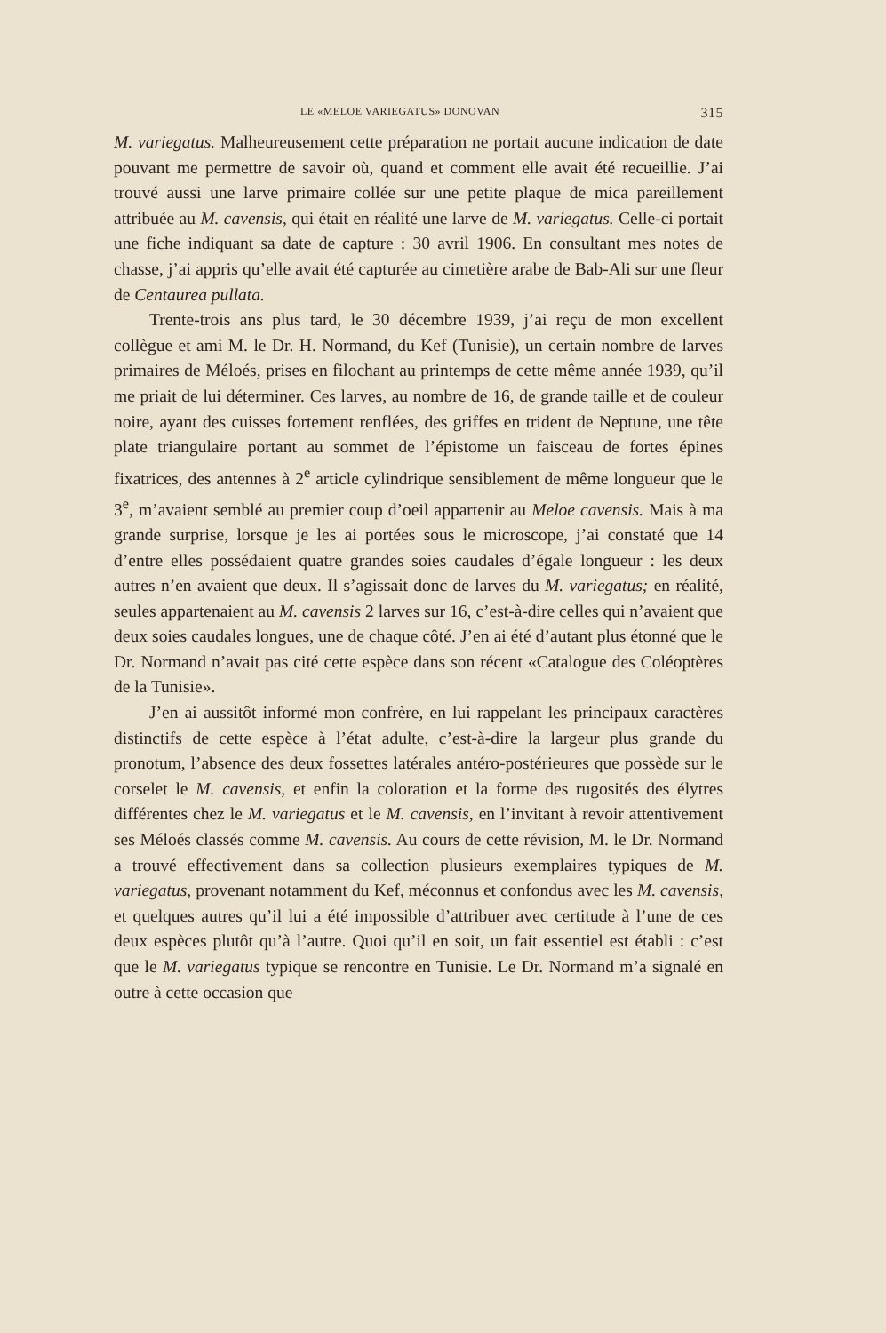LE «MELOE VARIEGATUS» DONOVAN 315
M. variegatus. Malheureusement cette préparation ne portait aucune indication de date pouvant me permettre de savoir où, quand et comment elle avait été recueillie. J’ai trouvé aussi une larve primaire collée sur une petite plaque de mica pareillement attribuée au M. cavensis, qui était en réalité une larve de M. variegatus. Celle-ci portait une fiche indiquant sa date de capture : 30 avril 1906. En consultant mes notes de chasse, j’ai appris qu’elle avait été capturée au cimetière arabe de Bab-Ali sur une fleur de Centaurea pullata.
Trente-trois ans plus tard, le 30 décembre 1939, j’ai reçu de mon excellent collègue et ami M. le Dr. H. Normand, du Kef (Tunisie), un certain nombre de larves primaires de Méloés, prises en filochant au printemps de cette même année 1939, qu’il me priait de lui déterminer. Ces larves, au nombre de 16, de grande taille et de couleur noire, ayant des cuisses fortement renflées, des griffes en trident de Neptune, une tête plate triangulaire portant au sommet de l’épistome un faisceau de fortes épines fixatrices, des antennes à 2<sup>e</sup> article cylindrique sensiblement de même longueur que le 3<sup>e</sup>, m’avaient semblé au premier coup d’oeil appartenir au Meloe cavensis. Mais à ma grande surprise, lorsque je les ai portées sous le microscope, j’ai constaté que 14 d’entre elles possédaient quatre grandes soies caudales d’égale longueur : les deux autres n’en avaient que deux. Il s’agissait donc de larves du M. variegatus; en réalité, seules appartenaient au M. cavensis 2 larves sur 16, c’est-à-dire celles qui n’avaient que deux soies caudales longues, une de chaque côté. J’en ai été d’autant plus étonné que le Dr. Normand n’avait pas cité cette espèce dans son récent «Catalogue des Coléoptères de la Tunisie».
J’en ai aussitôt informé mon confrère, en lui rappelant les principaux caractères distinctifs de cette espèce à l’état adulte, c’est-à-dire la largeur plus grande du pronotum, l’absence des deux fossettes latérales antéro-postérieures que possède sur le corselet le M. cavensis, et enfin la coloration et la forme des rugosités des élytres différentes chez le M. variegatus et le M. cavensis, en l’invitant à revoir attentivement ses Méloés classés comme M. cavensis. Au cours de cette révision, M. le Dr. Normand a trouvé effectivement dans sa collection plusieurs exemplaires typiques de M. variegatus, provenant notamment du Kef, méconnus et confondus avec les M. cavensis, et quelques autres qu’il lui a été impossible d’attribuer avec certitude à l’une de ces deux espèces plutôt qu’à l’autre. Quoi qu’il en soit, un fait essentiel est établi : c’est que le M. variegatus typique se rencontre en Tunisie. Le Dr. Normand m’a signalé en outre à cette occasion que